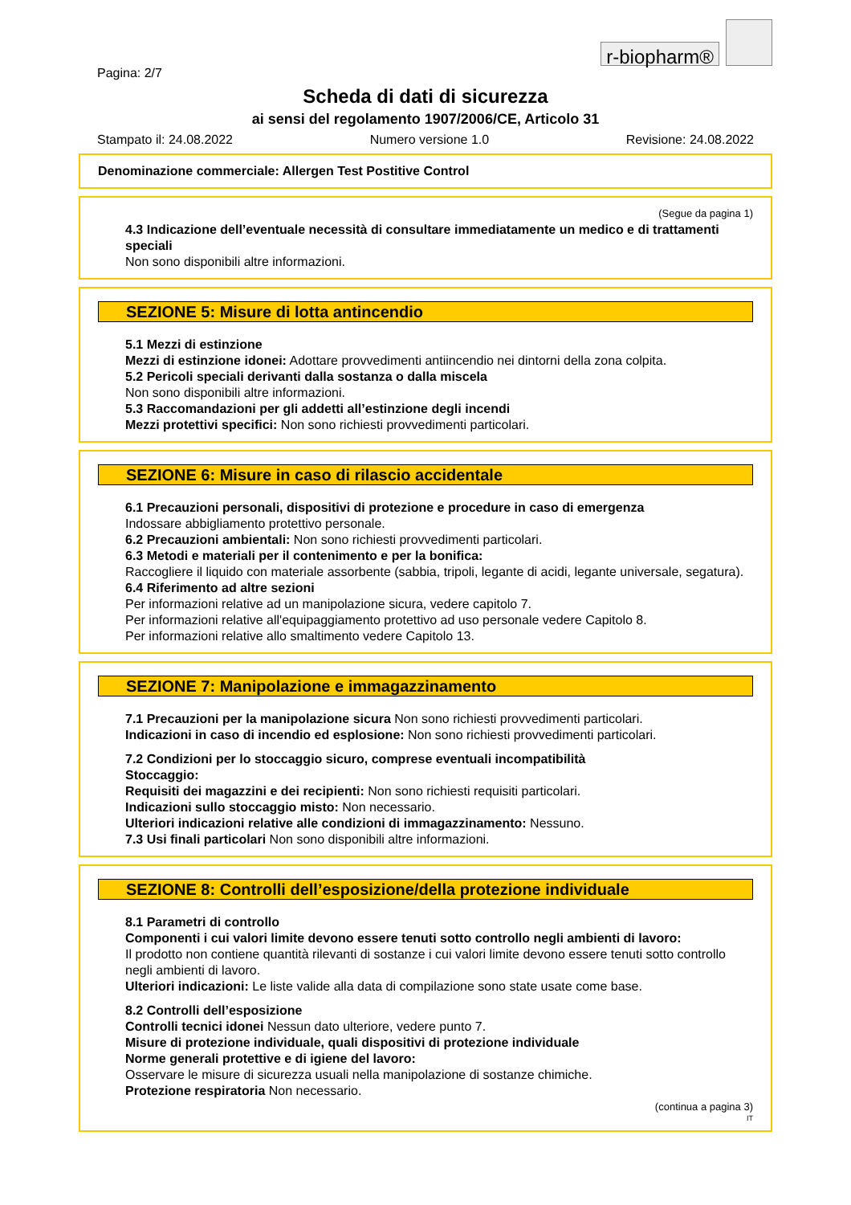r-biopharm®
Pagina: 2/7
Scheda di dati di sicurezza
ai sensi del regolamento 1907/2006/CE, Articolo 31
Stampato il: 24.08.2022 Numero versione 1.0 Revisione: 24.08.2022
Denominazione commerciale: Allergen Test Postitive Control
(Segue da pagina 1)
4.3 Indicazione dell’eventuale necessità di consultare immediatamente un medico e di trattamenti speciali
Non sono disponibili altre informazioni.
SEZIONE 5: Misure di lotta antincendio
5.1 Mezzi di estinzione
Mezzi di estinzione idonei: Adottare provvedimenti antiincendio nei dintorni della zona colpita.
5.2 Pericoli speciali derivanti dalla sostanza o dalla miscela
Non sono disponibili altre informazioni.
5.3 Raccomandazioni per gli addetti all’estinzione degli incendi
Mezzi protettivi specifici: Non sono richiesti provvedimenti particolari.
SEZIONE 6: Misure in caso di rilascio accidentale
6.1 Precauzioni personali, dispositivi di protezione e procedure in caso di emergenza
Indossare abbigliamento protettivo personale.
6.2 Precauzioni ambientali: Non sono richiesti provvedimenti particolari.
6.3 Metodi e materiali per il contenimento e per la bonifica:
Raccogliere il liquido con materiale assorbente (sabbia, tripoli, legante di acidi, legante universale, segatura).
6.4 Riferimento ad altre sezioni
Per informazioni relative ad un manipolazione sicura, vedere capitolo 7.
Per informazioni relative all'equipaggiamento protettivo ad uso personale vedere Capitolo 8.
Per informazioni relative allo smaltimento vedere Capitolo 13.
SEZIONE 7: Manipolazione e immagazzinamento
7.1 Precauzioni per la manipolazione sicura Non sono richiesti provvedimenti particolari.
Indicazioni in caso di incendio ed esplosione: Non sono richiesti provvedimenti particolari.
7.2 Condizioni per lo stoccaggio sicuro, comprese eventuali incompatibilità
Stoccaggio:
Requisiti dei magazzini e dei recipienti: Non sono richiesti requisiti particolari.
Indicazioni sullo stoccaggio misto: Non necessario.
Ulteriori indicazioni relative alle condizioni di immagazzinamento: Nessuno.
7.3 Usi finali particolari Non sono disponibili altre informazioni.
SEZIONE 8: Controlli dell’esposizione/della protezione individuale
8.1 Parametri di controllo
Componenti i cui valori limite devono essere tenuti sotto controllo negli ambienti di lavoro:
Il prodotto non contiene quantità rilevanti di sostanze i cui valori limite devono essere tenuti sotto controllo negli ambienti di lavoro.
Ulteriori indicazioni: Le liste valide alla data di compilazione sono state usate come base.
8.2 Controlli dell’esposizione
Controlli tecnici idonei Nessun dato ulteriore, vedere punto 7.
Misure di protezione individuale, quali dispositivi di protezione individuale
Norme generali protettive e di igiene del lavoro:
Osservare le misure di sicurezza usuali nella manipolazione di sostanze chimiche.
Protezione respiratoria Non necessario.
(continua a pagina 3)
IT